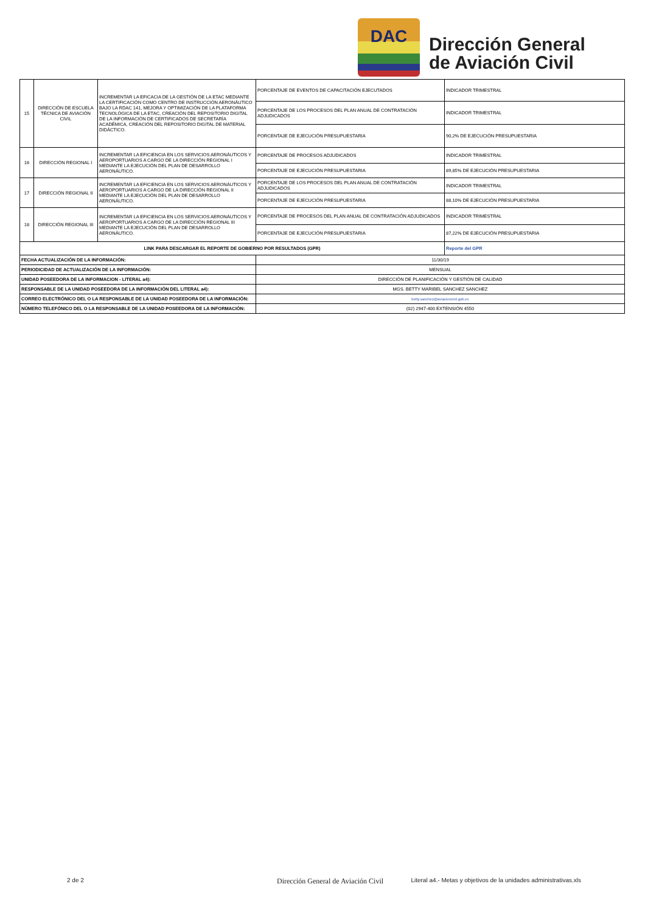DAC
Dirección General
de Aviación Civil
| 15 | DIRECCIÓN DE ESCUELA TÉCNICA DE AVIACIÓN CIVIL | INCREMENTAR LA EFICACIA DE LA GESTIÓN DE LA ETAC MEDIANTE LA CERTIFICACIÓN COMO CENTRO DE INSTRUCCIÓN AERONÁUTICO BAJO LA RDAC 141, MEJORA Y OPTIMIZACIÓN DE LA PLATAFORMA TECNOLÓGICA DE LA ETAC, CREACIÓN DEL REPOSITORIO DIGITAL DE LA INFORMACIÓN DE CERTIFICADOS DE SECRETARÍA ACADÉMICA, CREACIÓN DEL REPOSITORIO DIGITAL DE MATERIAL DIDÁCTICO. | PORCENTAJE DE EVENTOS DE CAPACITACIÓN EJECUTADOS | INDICADOR TRIMESTRAL |
| | | | PORCENTAJE DE LOS PROCESOS DEL PLAN ANUAL DE CONTRATACIÓN ADJUDICADOS | INDICADOR TRIMESTRAL |
| | | | PORCENTAJE DE EJECUCIÓN PRESUPUESTARIA | 90,2% DE EJECUCIÓN PRESUPUESTARIA |
| 16 | DIRECCIÓN REGIONAL I | INCREMENTAR LA EFICIENCIA EN LOS SERVICIOS AERONÁUTICOS Y AEROPORTUARIOS A CARGO DE LA DIRECCIÓN REGIONAL I MEDIANTE LA EJECUCIÓN DEL PLAN DE DESARROLLO AERONÁUTICO. | PORCENTAJE DE PROCESOS ADJUDICADOS | INDICADOR TRIMESTRAL |
| | | | PORCENTAJE DE EJECUCIÓN PRESUPUESTARIA | 89,85% DE EJECUCIÓN PRESUPUESTARIA |
| 17 | DIRECCIÓN REGIONAL II | INCREMENTAR LA EFICIENCIA EN LOS SERVICIOS AERONÁUTICOS Y AEROPORTUARIOS A CARGO DE LA DIRECCIÓN REGIONAL II MEDIANTE LA EJECUCIÓN DEL PLAN DE DESARROLLO AERONÁUTICO. | PORCENTAJE DE LOS PROCESOS DEL PLAN ANUAL DE CONTRATACIÓN ADJUDICADOS | INDICADOR TRIMESTRAL |
| | | | PORCENTAJE DE EJECUCIÓN PRESUPUESTARIA | 88,10% DE EJECUCIÓN PRESUPUESTARIA |
| 18 | DIRECCIÓN REGIONAL III | INCREMENTAR LA EFICIENCIA EN LOS SERVICIOS AERONÁUTICOS Y AEROPORTUARIOS A CARGO DE LA DIRECCIÓN REGIONAL III MEDIANTE LA EJECUCIÓN DEL PLAN DE DESARROLLO AERONÁUTICO. | PORCENTAJE DE PROCESOS DEL PLAN ANUAL DE CONTRATACIÓN ADJUDICADOS | INDICADOR TRIMESTRAL |
| | | | PORCENTAJE DE EJECUCIÓN PRESUPUESTARIA | 87,22% DE EJECUCIÓN PRESUPUESTARIA |
| LINK PARA DESCARGAR EL REPORTE DE GOBIERNO POR RESULTADOS (GPR) | | | | Reporte del GPR |
| FECHA ACTUALIZACIÓN DE LA INFORMACIÓN: | | | 11/30/19 | |
| PERIODICIDAD DE ACTUALIZACIÓN DE LA INFORMACIÓN: | | | MENSUAL | |
| UNIDAD POSEEDORA DE LA INFORMACION - LITERAL a4): | | | DIRECCIÓN DE PLANIFICACIÓN Y GESTIÓN DE CALIDAD | |
| RESPONSABLE DE LA UNIDAD POSEEDORA DE LA INFORMACIÓN DEL LITERAL a4): | | | MGS. BETTY MARIBEL SANCHEZ SANCHEZ | |
| CORREO ELECTRÓNICO DEL O LA RESPONSABLE DE LA UNIDAD POSEEDORA DE LA INFORMACIÓN: | | | betty.sanchez@aviacioncivil.gob.ec | |
| NÚMERO TELEFÓNICO DEL O LA RESPONSABLE DE LA UNIDAD POSEEDORA DE LA INFORMACIÓN: | | | (02) 2947-400 EXTENSIÓN 4550 | |
2 de 2
Dirección General de Aviación Civil Literal a4.- Metas y objetivos de la unidades administrativas.xls